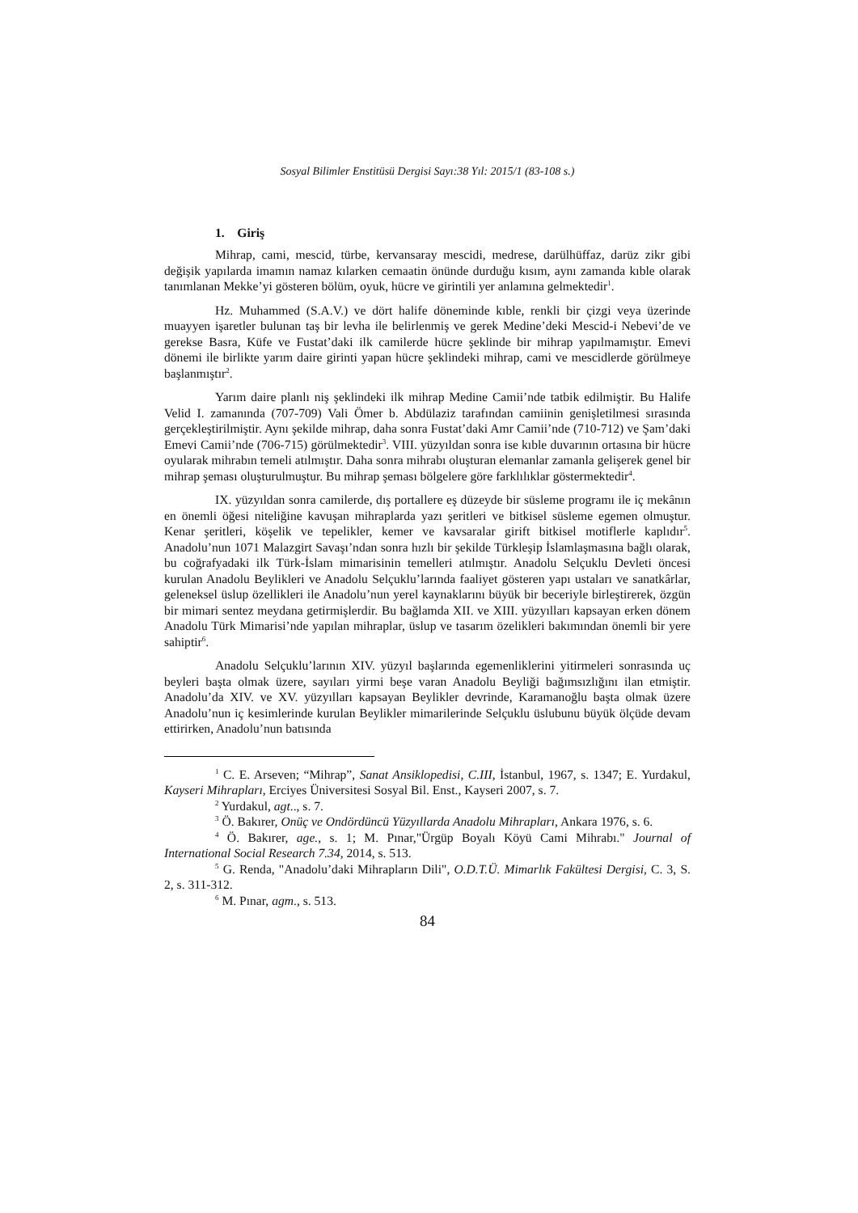Sosyal Bilimler Enstitüsü Dergisi Sayı:38 Yıl: 2015/1 (83-108 s.)
1. Giriş
Mihrap, cami, mescid, türbe, kervansaray mescidi, medrese, darülhüffaz, darüz zikr gibi değişik yapılarda imamın namaz kılarken cemaatin önünde durduğu kısım, aynı zamanda kıble olarak tanımlanan Mekke’yi gösteren bölüm, oyuk, hücre ve girintili yer anlamına gelmektedir<sup>1</sup>.
Hz. Muhammed (S.A.V.) ve dört halife döneminde kıble, renkli bir çizgi veya üzerinde muayyen işaretler bulunan taş bir levha ile belirlenmiş ve gerek Medine’deki Mescid-i Nebevi’de ve gerekse Basra, Küfe ve Fustat’daki ilk camilerde hücre şeklinde bir mihrap yapılmamıştır. Emevi dönemi ile birlikte yarım daire girinti yapan hücre şeklindeki mihrap, cami ve mescidlerde görülmeye başlanmıştır<sup>2</sup>.
Yarım daire planlı niş şeklindeki ilk mihrap Medine Camii’nde tatbik edilmiştir. Bu Halife Velid I. zamanında (707-709) Vali Ömer b. Abdülaziz tarafından camiinin genişletilmesi sırasında gerçekleştirilmiştir. Aynı şekilde mihrap, daha sonra Fustat’daki Amr Camii’nde (710-712) ve Şam’daki Emevi Camii’nde (706-715) görülmektedir<sup>3</sup>. VIII. yüzyıldan sonra ise kıble duvarının ortasına bir hücre oyularak mihrabın temeli atılmıştır. Daha sonra mihrabı oluşturan elemanlar zamanla gelişerek genel bir mihrap şeması oluşturulmuştur. Bu mihrap şeması bölgelere göre farklılıklar göstermektedir<sup>4</sup>.
IX. yüzyıldan sonra camilerde, dış portallere eş düzeyde bir süsleme programı ile iç mekânın en önemli öğesi niteliğine kavuşan mihraplarda yazı şeritleri ve bitkisel süsleme egemen olmuştur. Kenar şeritleri, köşelik ve tepelikler, kemer ve kavsaralar girift bitkisel motiflerle kaplıdır<sup>5</sup>. Anadolu’nun 1071 Malazgirt Savaşı’ndan sonra hızlı bir şekilde Türkleşip İslamlaşmasına bağlı olarak, bu coğrafyadaki ilk Türk-İslam mimarisinin temelleri atılmıştır. Anadolu Selçuklu Devleti öncesi kurulan Anadolu Beylikleri ve Anadolu Selçuklu’larında faaliyet gösteren yapı ustaları ve sanatkârlar, geleneksel üslup özellikleri ile Anadolu’nun yerel kaynaklarını büyük bir beceriyle birleştirerek, özgün bir mimari sentez meydana getirmişlerdir. Bu bağlamda XII. ve XIII. yüzyılları kapsayan erken dönem Anadolu Türk Mimarisi’nde yapılan mihraplar, üslup ve tasarım özelikleri bakımından önemli bir yere sahiptir<sup>6</sup>.
Anadolu Selçuklu’larının XIV. yüzyıl başlarında egemenliklerini yitirmeleri sonrasında uç beyleri başta olmak üzere, sayıları yirmi beşe varan Anadolu Beyliği bağımsızlığını ilan etmiştir. Anadolu’da XIV. ve XV. yüzyılları kapsayan Beylikler devrinde, Karamanoğlu başta olmak üzere Anadolu’nun iç kesimlerinde kurulan Beylikler mimarilerinde Selçuklu üslubunu büyük ölçüde devam ettirirken, Anadolu’nun batısında
<sup>1</sup> C. E. Arseven; “Mihrap”, Sanat Ansiklopedisi, C.III, İstanbul, 1967, s. 1347; E. Yurdakul, Kayseri Mihrapları, Erciyes Üniversitesi Sosyal Bil. Enst., Kayseri 2007, s. 7.
<sup>2</sup> Yurdakul, agt.., s. 7.
<sup>3</sup> Ö. Bakırer, Onüç ve Ondördüncü Yüzyıllarda Anadolu Mihrapları, Ankara 1976, s. 6.
<sup>4</sup> Ö. Bakırer, age., s. 1; M. Pınar,"Ürgüp Boyalı Köyü Cami Mihrabı." Journal of International Social Research 7.34, 2014, s. 513.
<sup>5</sup> G. Renda, "Anadolu’daki Mihrapların Dili", O.D.T.Ü. Mimarlık Fakültesi Dergisi, C. 3, S. 2, s. 311-312.
<sup>6</sup> M. Pınar, agm., s. 513.
84